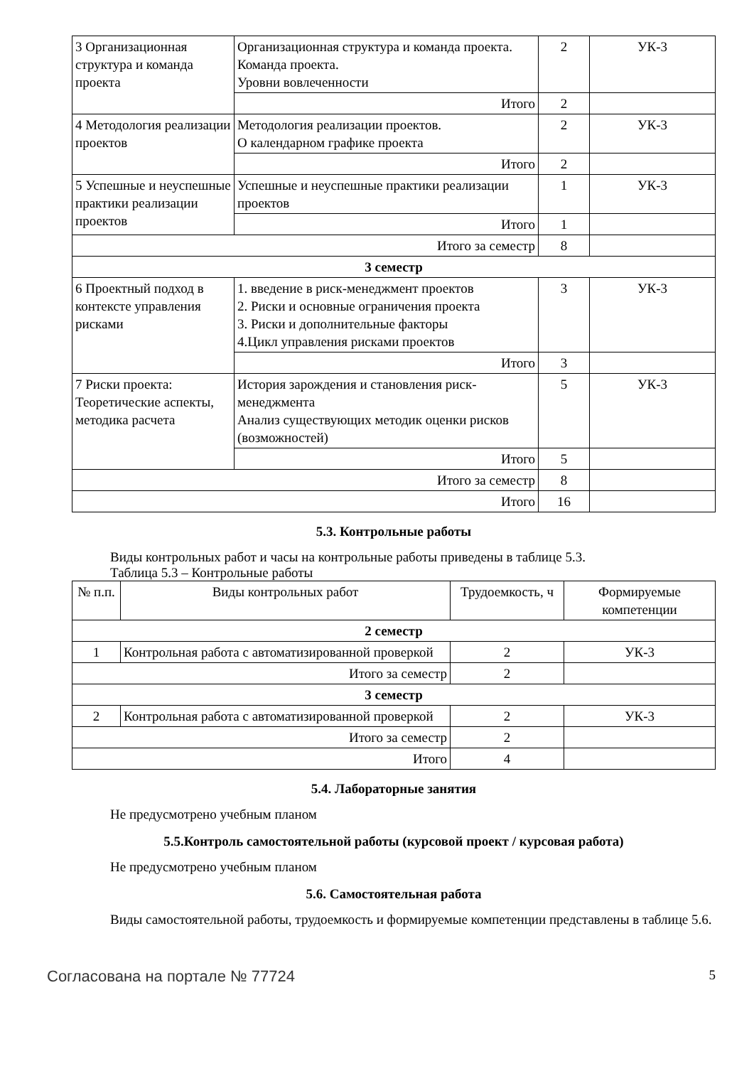| 3 Организационная структура и команда проекта | Организационная структура и команда проекта. Команда проекта. Уровни вовлеченности | 2 | УК-3 |
| | Итого | 2 | |
| 4 Методология реализации проектов | Методология реализации проектов. О календарном графике проекта | 2 | УК-3 |
| | Итого | 2 | |
| 5 Успешные и неуспешные практики реализации проектов | Успешные и неуспешные практики реализации проектов | 1 | УК-3 |
| | Итого | 1 | |
| Итого за семестр | | 8 | |
| 3 семестр | | | |
| 6 Проектный подход в контексте управления рисками | 1. введение в риск-менеджмент проектов 2. Риски и основные ограничения проекта 3. Риски и дополнительные факторы 4.Цикл управления рисками проектов | 3 | УК-3 |
| | Итого | 3 | |
| 7 Риски проекта: Теоретические аспекты, методика расчета | История зарождения и становления риск-менеджмента Анализ существующих методик оценки рисков (возможностей) | 5 | УК-3 |
| | Итого | 5 | |
| Итого за семестр | | 8 | |
| Итого | | 16 | |
5.3. Контрольные работы
Виды контрольных работ и часы на контрольные работы приведены в таблице 5.3.
Таблица 5.3 – Контрольные работы
| № п.п. | Виды контрольных работ | Трудоемкость, ч | Формируемые компетенции |
| --- | --- | --- | --- |
| 2 семестр | | | |
| 1 | Контрольная работа с автоматизированной проверкой | 2 | УК-3 |
| Итого за семестр | | 2 | |
| 3 семестр | | | |
| 2 | Контрольная работа с автоматизированной проверкой | 2 | УК-3 |
| Итого за семестр | | 2 | |
| Итого | | 4 | |
5.4. Лабораторные занятия
Не предусмотрено учебным планом
5.5.Контроль самостоятельной работы (курсовой проект / курсовая работа)
Не предусмотрено учебным планом
5.6. Самостоятельная работа
Виды самостоятельной работы, трудоемкость и формируемые компетенции представлены в таблице 5.6.
Согласована на портале № 77724 5